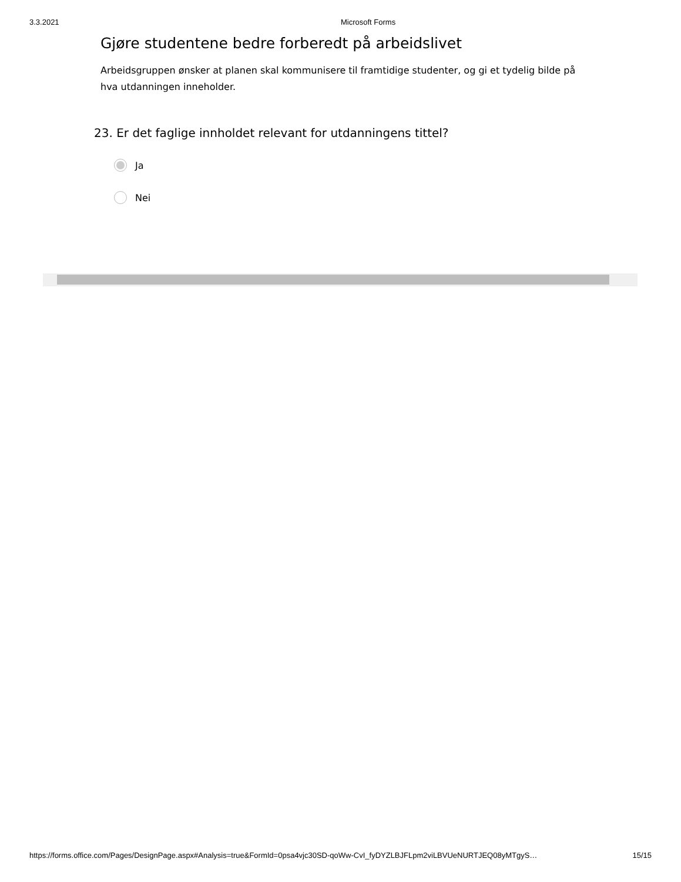3.3.2021 Microsoft Forms
Gjøre studentene bedre forberedt på arbeidslivet
Arbeidsgruppen ønsker at planen skal kommunisere til framtidige studenter, og gi et tydelig bilde på hva utdanningen inneholder.
23. Er det faglige innholdet relevant for utdanningens tittel?
Ja
Nei
https://forms.office.com/Pages/DesignPage.aspx#Analysis=true&FormId=0psa4vjc30SD-qoWw-CvI_fyDYZLBJFLpm2viLBVUeNURTJEQ08yMTgyS… 15/15